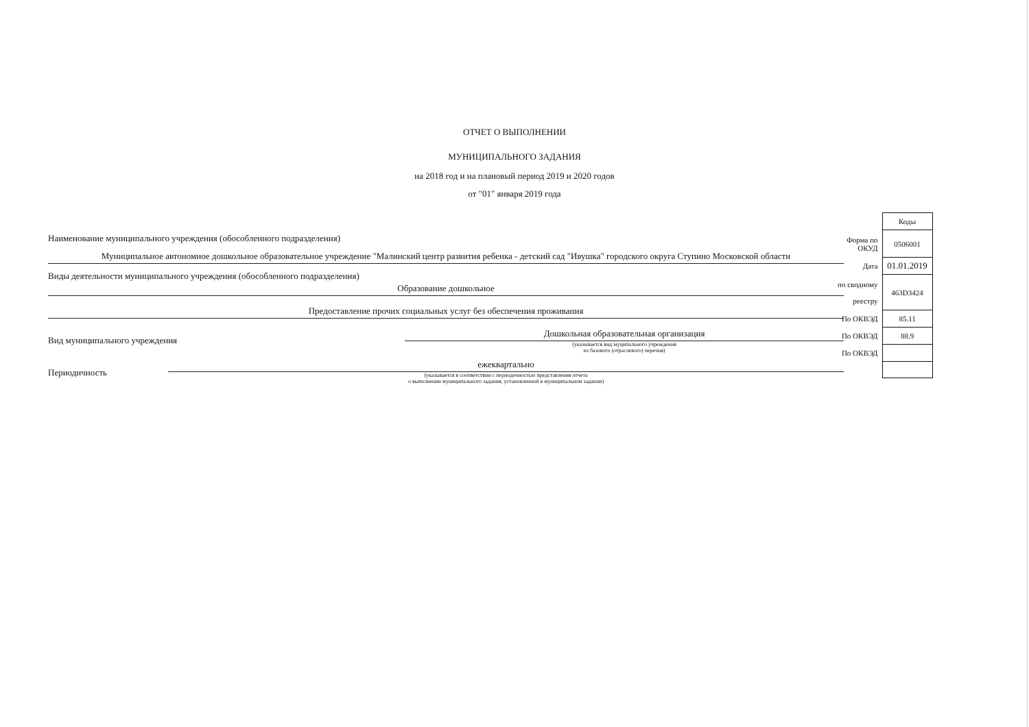ОТЧЕТ О ВЫПОЛНЕНИИ
МУНИЦИПАЛЬНОГО ЗАДАНИЯ
на 2018 год и на плановый период 2019 и 2020 годов
от "01" января 2019 года
Наименование муниципального учреждения (обособленного подразделения)
Муниципальное автономное дошкольное образовательное учреждение "Малинский центр развития ребенка - детский сад "Ивушка" городского округа Ступино Московской области
Виды деятельности муниципального учреждения (обособленного подразделения)
Образование дошкольное
Предоставление прочих социальных услуг без обеспечения проживания
Вид муниципального учреждения
Дошкольная образовательная организация
(указывается вид муципального учреждения
из базового (отраслевого) перечня)
Периодичность
ежеквартально
(указывается в соответствии с периодичностью представления отчета
о выполнении муниципального задания, установленной в муниципальном задании)
| | Коды |
| Форма по ОКУД | 0506001 |
| Дата | 01.01.2019 |
| по сводному реестру | 463D3424 |
| По ОКВЭД | 85.11 |
| По ОКВЭД | 88.9 |
| По ОКВЭД | |